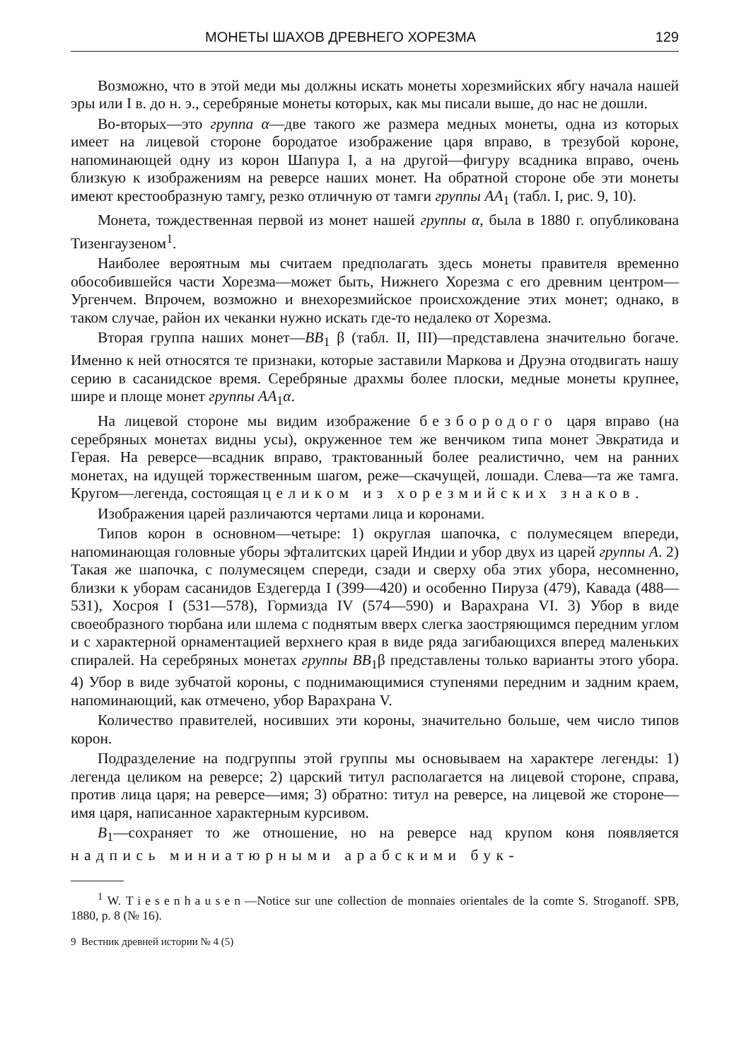МОНЕТЫ ШАХОВ ДРЕВНЕГО ХОРЕЗМА 129
Возможно, что в этой меди мы должны искать монеты хорезмийских ябгу начала нашей эры или I в. до н. э., серебряные монеты которых, как мы писали выше, до нас не дошли.
Во-вторых—это группа α—две такого же размера медных монеты, одна из которых имеет на лицевой стороне бородатое изображение царя вправо, в трезубой короне, напоминающей одну из корон Шапура I, а на другой—фигуру всадника вправо, очень близкую к изображениям на реверсе наших монет. На обратной стороне обе эти монеты имеют крестообразную тамгу, резко отличную от тамги группы AA<sub>1</sub> (табл. I, рис. 9, 10).
Монета, тождественная первой из монет нашей группы α, была в 1880 г. опубликована Тизенгаузеном<sup>1</sup>.
Наиболее вероятным мы считаем предполагать здесь монеты правителя временно обособившейся части Хорезма—может быть, Нижнего Хорезма с его древним центром—Ургенчем. Впрочем, возможно и внехорезмийское происхождение этих монет; однако, в таком случае, район их чеканки нужно искать где-то недалеко от Хорезма.
Вторая группа наших монет—BB<sub>1</sub> β (табл. II, III)—представлена значительно богаче. Именно к ней относятся те признаки, которые заставили Маркова и Друэна отодвигать нашу серию в сасанидское время. Серебряные драхмы более плоски, медные монеты крупнее, шире и площе монет группы AA<sub>1</sub>α.
На лицевой стороне мы видим изображение безбородого царя вправо (на серебряных монетах видны усы), окруженное тем же венчиком типа монет Эвкратида и Герая. На реверсе—всадник вправо, трактованный более реалистично, чем на ранних монетах, на идущей торжественным шагом, реже—скачущей, лошади. Слева—та же тамга. Кругом—легенда, состоящая целиком из хорезмийских знаков.
Изображения царей различаются чертами лица и коронами.
Типов корон в основном—четыре: 1) округлая шапочка, с полумесяцем впереди, напоминающая головные уборы эфталитских царей Индии и убор двух из царей группы A. 2) Такая же шапочка, с полумесяцем спереди, сзади и сверху оба этих убора, несомненно, близки к уборам сасанидов Ездегерда I (399—420) и особенно Пируза (479), Кавада (488—531), Хосроя I (531—578), Гормизда IV (574—590) и Варахрана VI. 3) Убор в виде своеобразного тюрбана или шлема с поднятым вверх слегка заостряющимся передним углом и с характерной орнаментацией верхнего края в виде ряда загибающихся вперед маленьких спиралей. На серебряных монетах группы BB<sub>1</sub>β представлены только варианты этого убора. 4) Убор в виде зубчатой короны, с поднимающимися ступенями передним и задним краем, напоминающий, как отмечено, убор Варахрана V.
Количество правителей, носивших эти короны, значительно больше, чем число типов корон.
Подразделение на подгруппы этой группы мы основываем на характере легенды: 1) легенда целиком на реверсе; 2) царский титул располагается на лицевой стороне, справа, против лица царя; на реверсе—имя; 3) обратно: титул на реверсе, на лицевой же стороне—имя царя, написанное характерным курсивом.
B<sub>1</sub>—сохраняет то же отношение, но на реверсе над крупом коня появляется надпись миниатюрными арабскими бук-
<sup>1</sup> W. Tiesenhausen—Notice sur une collection de monnaies orientales de la comte S. Stroganoff. SPB, 1880, p. 8 (№ 16).
9 Вестник древней истории № 4 (5)